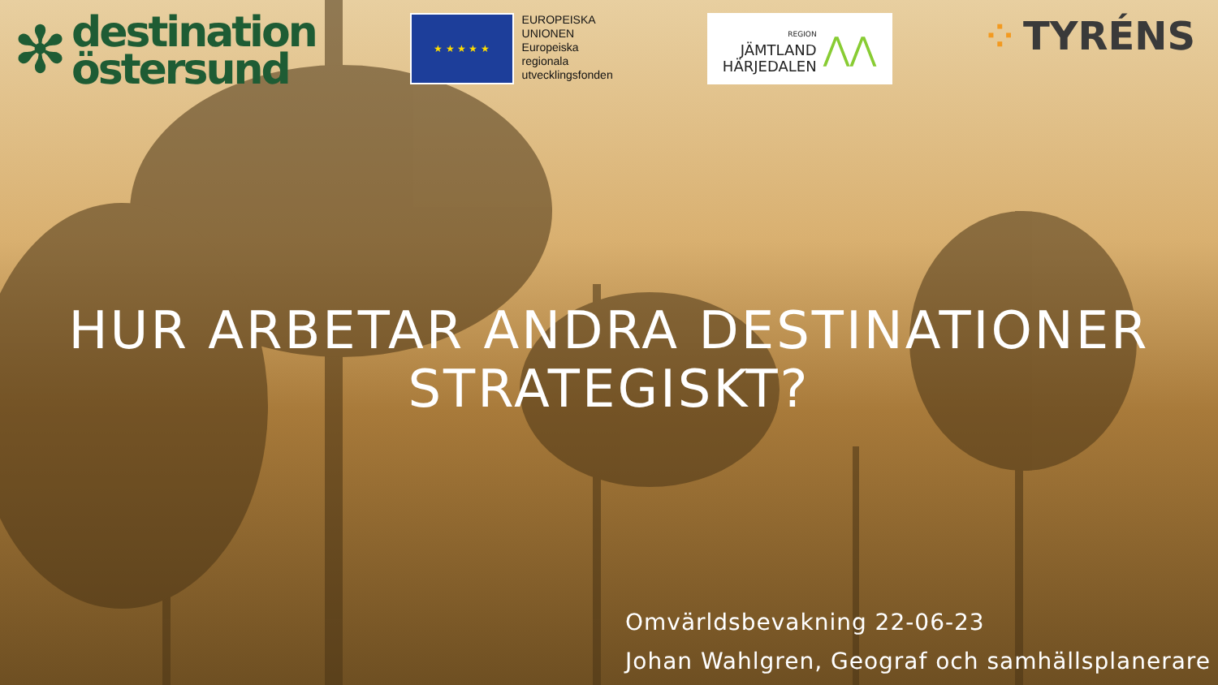✻
destination
östersund
★ ★ ★ ★ ★
EUROPEISKA
UNIONEN
Europeiska
regionala
utvecklingsfonden
REGION
JÄMTLAND
HÄRJEDALEN
⋀⋀
⁘ TYRÉNS
HUR ARBETAR ANDRA DESTINATIONER
STRATEGISKT?
Omvärldsbevakning 22-06-23
Johan Wahlgren, Geograf och samhällsplanerare